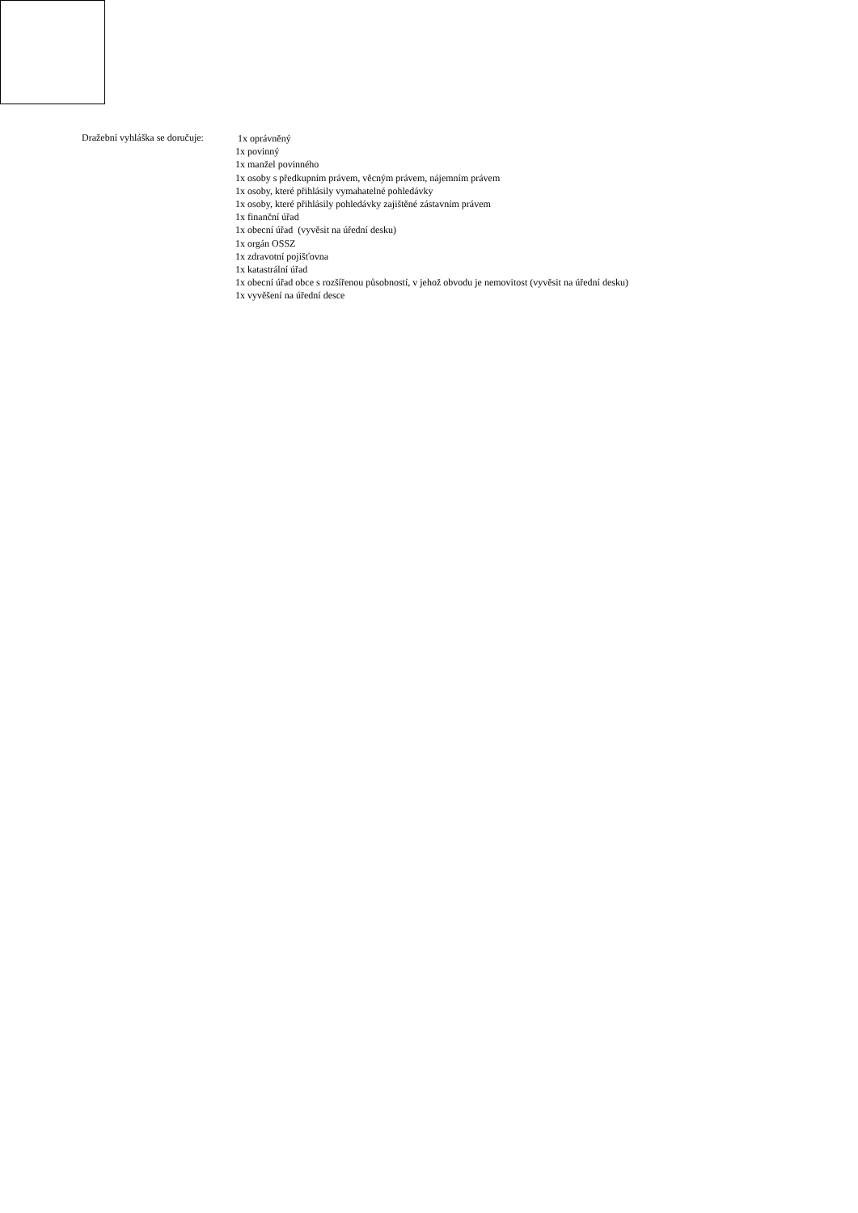Dražební vyhláška se doručuje:
1x oprávněný
1x povinný
1x manžel povinného
1x osoby s předkupním právem, věcným právem, nájemním právem
1x osoby, které přihlásily vymahatelné pohledávky
1x osoby, které přihlásily pohledávky zajištěné zástavním právem
1x finanční úřad
1x obecní úřad (vyvěsit na úřední desku)
1x orgán OSSZ
1x zdravotní pojišťovna
1x katastrální úřad
1x obecní úřad obce s rozšířenou působností, v jehož obvodu je nemovitost (vyvěsit na úřední desku)
1x vyvěšení na úřední desce